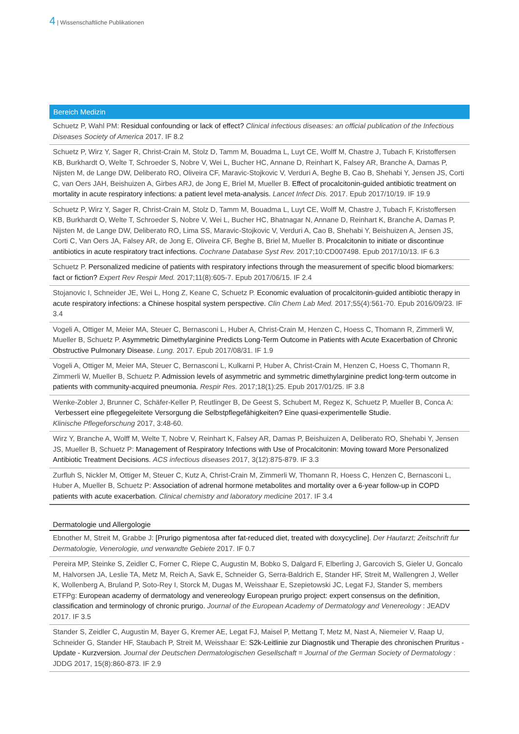4 | Wissenschaftliche Publikationen
Bereich Medizin
Schuetz P, Wahl PM: Residual confounding or lack of effect? Clinical infectious diseases: an official publication of the Infectious Diseases Society of America 2017. IF 8.2
Schuetz P, Wirz Y, Sager R, Christ-Crain M, Stolz D, Tamm M, Bouadma L, Luyt CE, Wolff M, Chastre J, Tubach F, Kristoffersen KB, Burkhardt O, Welte T, Schroeder S, Nobre V, Wei L, Bucher HC, Annane D, Reinhart K, Falsey AR, Branche A, Damas P, Nijsten M, de Lange DW, Deliberato RO, Oliveira CF, Maravic-Stojkovic V, Verduri A, Beghe B, Cao B, Shehabi Y, Jensen JS, Corti C, van Oers JAH, Beishuizen A, Girbes ARJ, de Jong E, Briel M, Mueller B. Effect of procalcitonin-guided antibiotic treatment on mortality in acute respiratory infections: a patient level meta-analysis. Lancet Infect Dis. 2017. Epub 2017/10/19. IF 19.9
Schuetz P, Wirz Y, Sager R, Christ-Crain M, Stolz D, Tamm M, Bouadma L, Luyt CE, Wolff M, Chastre J, Tubach F, Kristoffersen KB, Burkhardt O, Welte T, Schroeder S, Nobre V, Wei L, Bucher HC, Bhatnagar N, Annane D, Reinhart K, Branche A, Damas P, Nijsten M, de Lange DW, Deliberato RO, Lima SS, Maravic-Stojkovic V, Verduri A, Cao B, Shehabi Y, Beishuizen A, Jensen JS, Corti C, Van Oers JA, Falsey AR, de Jong E, Oliveira CF, Beghe B, Briel M, Mueller B. Procalcitonin to initiate or discontinue antibiotics in acute respiratory tract infections. Cochrane Database Syst Rev. 2017;10:CD007498. Epub 2017/10/13. IF 6.3
Schuetz P. Personalized medicine of patients with respiratory infections through the measurement of specific blood biomarkers: fact or fiction? Expert Rev Respir Med. 2017;11(8):605-7. Epub 2017/06/15. IF 2.4
Stojanovic I, Schneider JE, Wei L, Hong Z, Keane C, Schuetz P. Economic evaluation of procalcitonin-guided antibiotic therapy in acute respiratory infections: a Chinese hospital system perspective. Clin Chem Lab Med. 2017;55(4):561-70. Epub 2016/09/23. IF 3.4
Vogeli A, Ottiger M, Meier MA, Steuer C, Bernasconi L, Huber A, Christ-Crain M, Henzen C, Hoess C, Thomann R, Zimmerli W, Mueller B, Schuetz P. Asymmetric Dimethylarginine Predicts Long-Term Outcome in Patients with Acute Exacerbation of Chronic Obstructive Pulmonary Disease. Lung. 2017. Epub 2017/08/31. IF 1.9
Vogeli A, Ottiger M, Meier MA, Steuer C, Bernasconi L, Kulkarni P, Huber A, Christ-Crain M, Henzen C, Hoess C, Thomann R, Zimmerli W, Mueller B, Schuetz P. Admission levels of asymmetric and symmetric dimethylarginine predict long-term outcome in patients with community-acquired pneumonia. Respir Res. 2017;18(1):25. Epub 2017/01/25. IF 3.8
Wenke-Zobler J, Brunner C, Schäfer-Keller P, Reutlinger B, De Geest S, Schubert M, Regez K, Schuetz P, Mueller B, Conca A:
Verbessert eine pflegegeleitete Versorgung die Selbstpflegefähigkeiten? Eine quasi-experimentelle Studie.
Klinische Pflegeforschung 2017, 3:48-60.
Wirz Y, Branche A, Wolff M, Welte T, Nobre V, Reinhart K, Falsey AR, Damas P, Beishuizen A, Deliberato RO, Shehabi Y, Jensen JS, Mueller B, Schuetz P: Management of Respiratory Infections with Use of Procalcitonin: Moving toward More Personalized Antibiotic Treatment Decisions. ACS infectious diseases 2017, 3(12):875-879. IF 3.3
Zurfluh S, Nickler M, Ottiger M, Steuer C, Kutz A, Christ-Crain M, Zimmerli W, Thomann R, Hoess C, Henzen C, Bernasconi L, Huber A, Mueller B, Schuetz P: Association of adrenal hormone metabolites and mortality over a 6-year follow-up in COPD patients with acute exacerbation. Clinical chemistry and laboratory medicine 2017. IF 3.4
Dermatologie und Allergologie
Ebnother M, Streit M, Grabbe J: [Prurigo pigmentosa after fat-reduced diet, treated with doxycycline]. Der Hautarzt; Zeitschrift fur Dermatologie, Venerologie, und verwandte Gebiete 2017. IF 0.7
Pereira MP, Steinke S, Zeidler C, Forner C, Riepe C, Augustin M, Bobko S, Dalgard F, Elberling J, Garcovich S, Gieler U, Goncalo M, Halvorsen JA, Leslie TA, Metz M, Reich A, Savk E, Schneider G, Serra-Baldrich E, Stander HF, Streit M, Wallengren J, Weller K, Wollenberg A, Bruland P, Soto-Rey I, Storck M, Dugas M, Weisshaar E, Szepietowski JC, Legat FJ, Stander S, members ETFPg: European academy of dermatology and venereology European prurigo project: expert consensus on the definition, classification and terminology of chronic prurigo. Journal of the European Academy of Dermatology and Venereology : JEADV 2017. IF 3.5
Stander S, Zeidler C, Augustin M, Bayer G, Kremer AE, Legat FJ, Maisel P, Mettang T, Metz M, Nast A, Niemeier V, Raap U, Schneider G, Stander HF, Staubach P, Streit M, Weisshaar E: S2k-Leitlinie zur Diagnostik und Therapie des chronischen Pruritus - Update - Kurzversion. Journal der Deutschen Dermatologischen Gesellschaft = Journal of the German Society of Dermatology : JDDG 2017, 15(8):860-873. IF 2.9